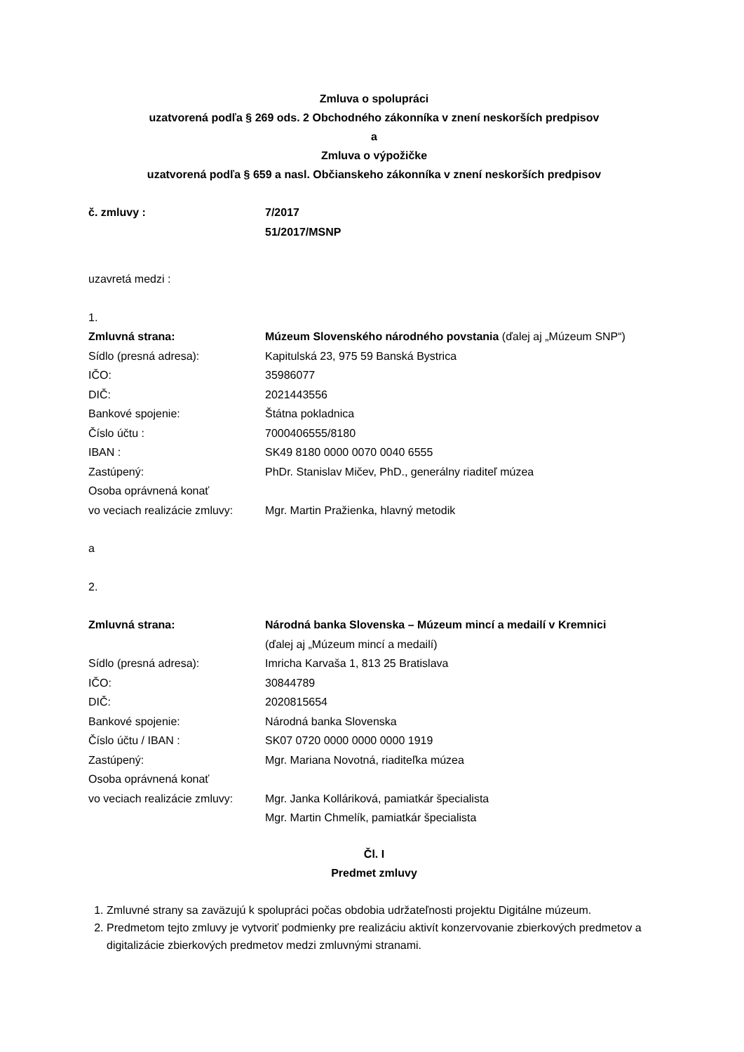Zmluva o spolupráci
uzatvorená podľa § 269 ods. 2 Obchodného zákonníka v znení neskorších predpisov
a
Zmluva o výpožičke
uzatvorená podľa § 659 a nasl. Občianskeho zákonníka v znení neskorších predpisov
č. zmluvy : 7/2017
51/2017/MSNP
uzavretá medzi :
1.
Zmluvná strana: Múzeum Slovenského národného povstania (ďalej aj „Múzeum SNP“)
Sídlo (presná adresa): Kapitulská 23, 975 59 Banská Bystrica
IČO: 35986077
DIČ: 2021443556
Bankové spojenie: Štátna pokladnica
Číslo účtu : 7000406555/8180
IBAN : SK49 8180 0000 0070 0040 6555
Zastúpený: PhDr. Stanislav Mičev, PhD., generálny riaditeľ múzea
Osoba oprávnená konať
vo veciach realizácie zmluvy:
Mgr. Martin Pražienka, hlavný metodik
a
2.
Zmluvná strana: Národná banka Slovenska – Múzeum mincí a medailí v Kremnici
(ďalej aj „Múzeum mincí a medailí)
Sídlo (presná adresa): Imricha Karvaša 1, 813 25 Bratislava
IČO: 30844789
DIČ: 2020815654
Bankové spojenie: Národná banka Slovenska
Číslo účtu / IBAN : SK07 0720 0000 0000 0000 1919
Zastúpený: Mgr. Mariana Novotná, riaditeľka múzea
Osoba oprávnená konať
vo veciach realizácie zmluvy:
Mgr. Janka Kolláriková, pamiatkár špecialista
Mgr. Martin Chmelík, pamiatkár špecialista
Čl. I
Predmet zmluvy
1. Zmluvné strany sa zaväzujú k spolupráci počas obdobia udržateľnosti projektu Digitálne múzeum.
2. Predmetom tejto zmluvy je vytvoriť podmienky pre realizáciu aktivít konzervovanie zbierkových predmetov a digitalizácie zbierkových predmetov medzi zmluvnými stranami.